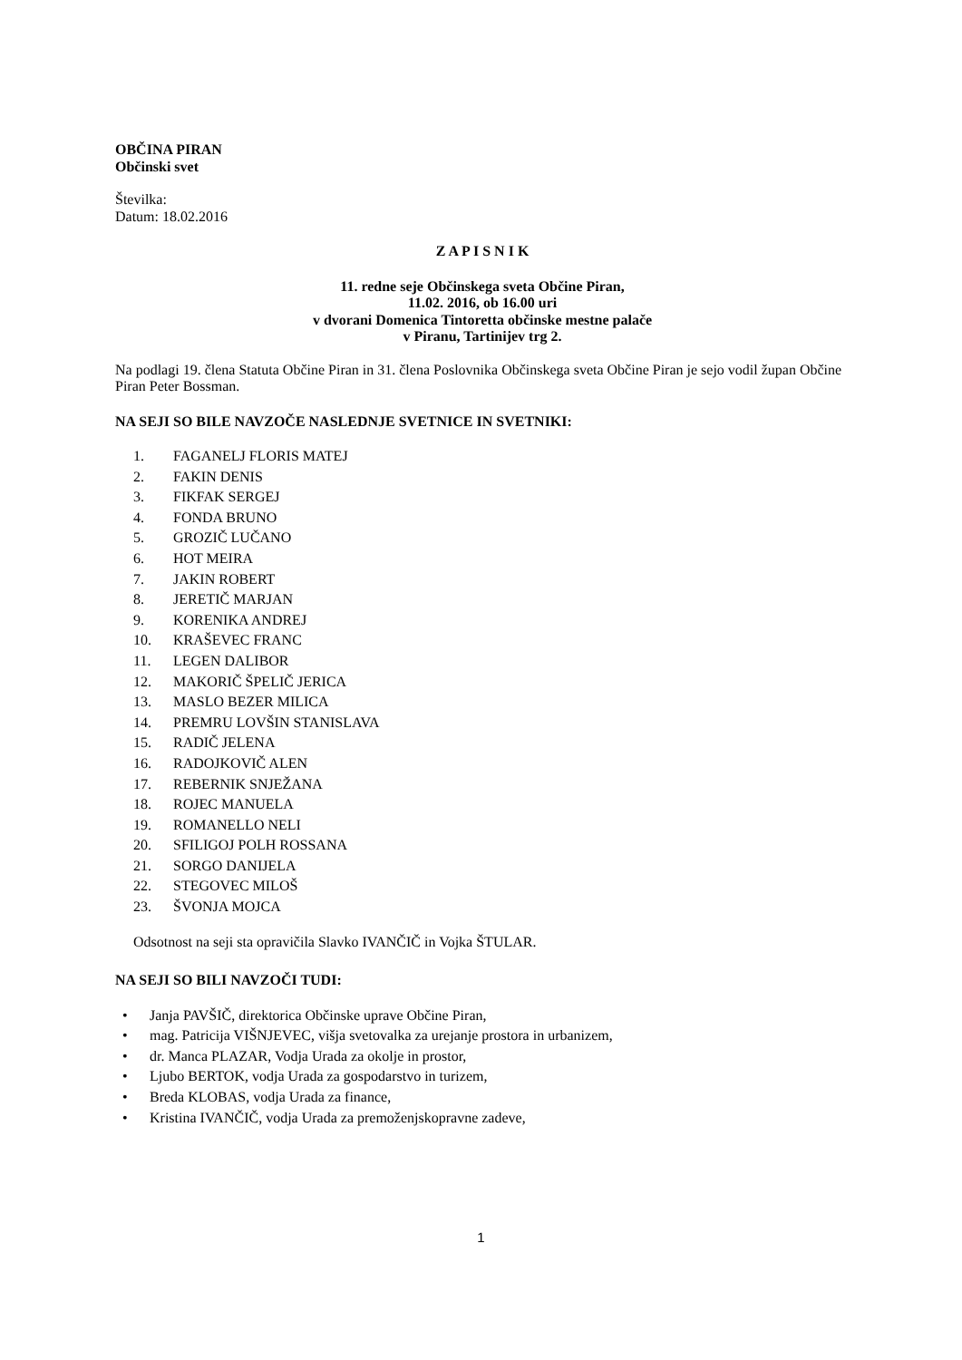OBČINA PIRAN
Občinski svet
Številka:
Datum: 18.02.2016
Z A P I S N I K
11. redne seje Občinskega sveta Občine Piran,
11.02. 2016, ob 16.00 uri
v dvorani Domenica Tintoretta občinske mestne palače
v Piranu, Tartinijev trg 2.
Na podlagi 19. člena Statuta Občine Piran in 31. člena Poslovnika Občinskega sveta Občine Piran je sejo vodil župan Občine Piran Peter Bossman.
NA SEJI SO BILE NAVZOČE NASLEDNJE SVETNICE IN SVETNIKI:
1. FAGANELJ FLORIS MATEJ
2. FAKIN DENIS
3. FIKFAK SERGEJ
4. FONDA BRUNO
5. GROZIČ LUČANO
6. HOT MEIRA
7. JAKIN ROBERT
8. JERETIČ MARJAN
9. KORENIKA ANDREJ
10. KRAŠEVEC FRANC
11. LEGEN DALIBOR
12. MAKORIČ ŠPELIČ JERICA
13. MASLO BEZER MILICA
14. PREMRU LOVŠIN STANISLAVA
15. RADIČ JELENA
16. RADOJKOVIČ ALEN
17. REBERNIK SNJEŽANA
18. ROJEC MANUELA
19. ROMANELLO NELI
20. SFILIGOJ POLH ROSSANA
21. SORGO DANIJELA
22. STEGOVEC MILOŠ
23. ŠVONJA MOJCA
Odsotnost na seji sta opravičila Slavko IVANČIČ in Vojka ŠTULAR.
NA SEJI SO BILI NAVZOČI TUDI:
• Janja PAVŠIČ, direktorica Občinske uprave Občine Piran,
• mag. Patricija VIŠNJEVEC, višja svetovalka za urejanje prostora in urbanizem,
• dr. Manca PLAZAR, Vodja Urada za okolje in prostor,
• Ljubo BERTOK, vodja Urada za gospodarstvo in turizem,
• Breda KLOBAS, vodja Urada za finance,
• Kristina IVANČIČ, vodja Urada za premoženjskopravne zadeve,
1